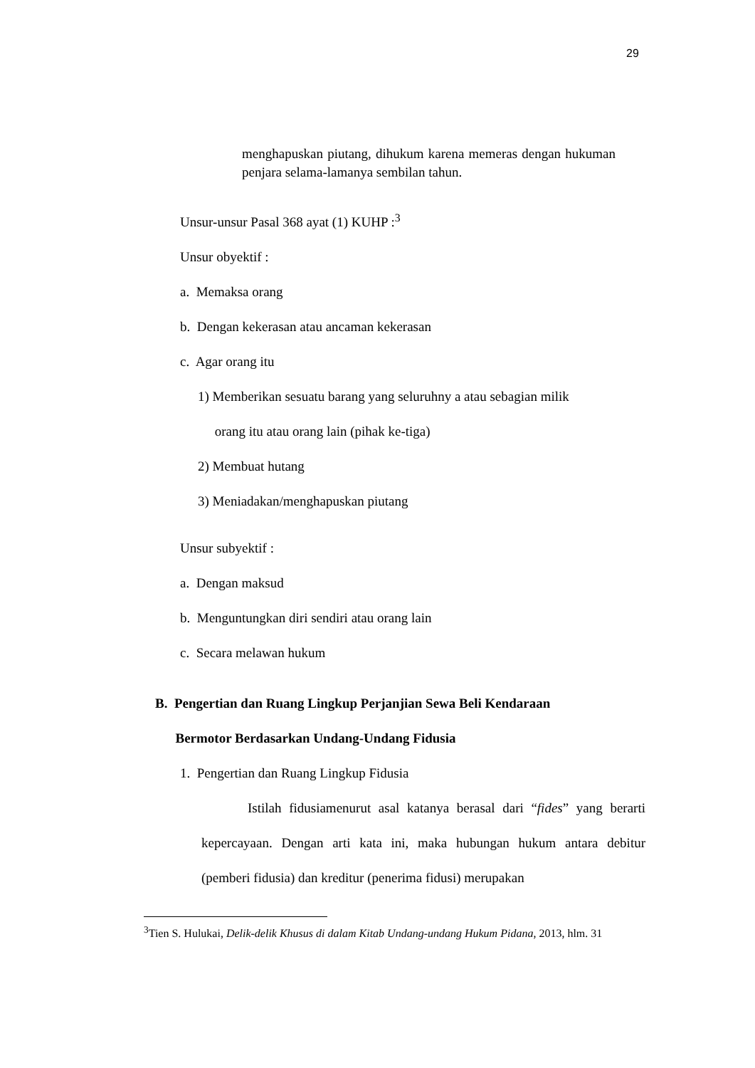29
menghapuskan piutang, dihukum karena memeras dengan hukuman penjara selama-lamanya sembilan tahun.
Unsur-unsur Pasal 368 ayat (1) KUHP :<sup>3</sup>
Unsur obyektif :
a. Memaksa orang
b. Dengan kekerasan atau ancaman kekerasan
c. Agar orang itu
1) Memberikan sesuatu barang yang seluruhny a atau sebagian milik
orang itu atau orang lain (pihak ke-tiga)
2) Membuat hutang
3) Meniadakan/menghapuskan piutang
Unsur subyektif :
a. Dengan maksud
b. Menguntungkan diri sendiri atau orang lain
c. Secara melawan hukum
B. Pengertian dan Ruang Lingkup Perjanjian Sewa Beli Kendaraan
Bermotor Berdasarkan Undang-Undang Fidusia
1. Pengertian dan Ruang Lingkup Fidusia
Istilah fidusiamenurut asal katanya berasal dari “fides” yang berarti kepercayaan. Dengan arti kata ini, maka hubungan hukum antara debitur (pemberi fidusia) dan kreditur (penerima fidusi) merupakan
<sup>3</sup> Tien S. Hulukai, Delik-delik Khusus di dalam Kitab Undang-undang Hukum Pidana, 2013, hlm. 31